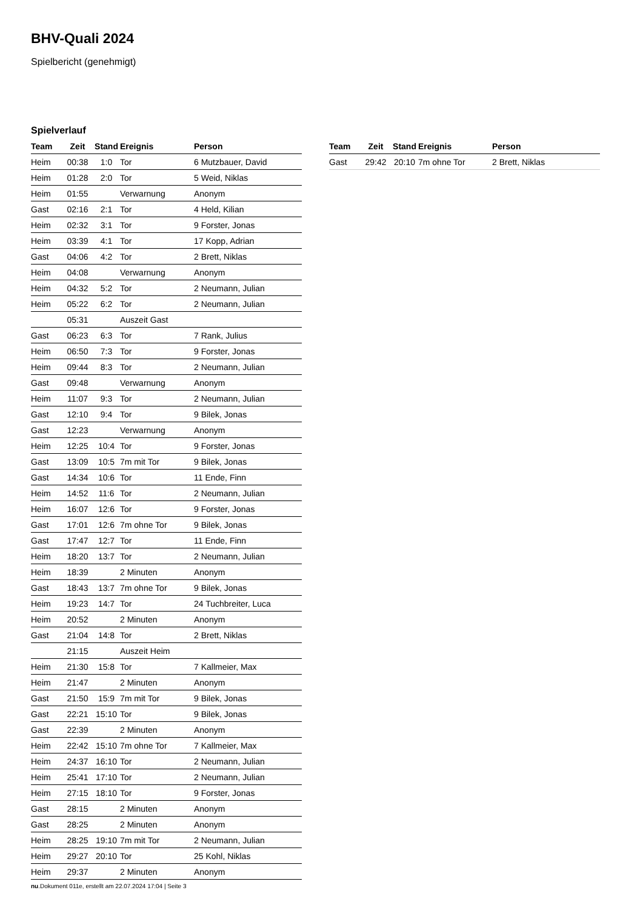BHV-Quali 2024
Spielbericht (genehmigt)
Spielverlauf
| Team | Zeit | Stand | Ereignis | Person |
| --- | --- | --- | --- | --- |
| Heim | 00:38 | 1:0 | Tor | 6 Mutzbauer, David |
| Heim | 01:28 | 2:0 | Tor | 5 Weid, Niklas |
| Heim | 01:55 | | Verwarnung | Anonym |
| Gast | 02:16 | 2:1 | Tor | 4 Held, Kilian |
| Heim | 02:32 | 3:1 | Tor | 9 Forster, Jonas |
| Heim | 03:39 | 4:1 | Tor | 17 Kopp, Adrian |
| Gast | 04:06 | 4:2 | Tor | 2 Brett, Niklas |
| Heim | 04:08 | | Verwarnung | Anonym |
| Heim | 04:32 | 5:2 | Tor | 2 Neumann, Julian |
| Heim | 05:22 | 6:2 | Tor | 2 Neumann, Julian |
| | 05:31 | | Auszeit Gast | |
| Gast | 06:23 | 6:3 | Tor | 7 Rank, Julius |
| Heim | 06:50 | 7:3 | Tor | 9 Forster, Jonas |
| Heim | 09:44 | 8:3 | Tor | 2 Neumann, Julian |
| Gast | 09:48 | | Verwarnung | Anonym |
| Heim | 11:07 | 9:3 | Tor | 2 Neumann, Julian |
| Gast | 12:10 | 9:4 | Tor | 9 Bilek, Jonas |
| Gast | 12:23 | | Verwarnung | Anonym |
| Heim | 12:25 | 10:4 | Tor | 9 Forster, Jonas |
| Gast | 13:09 | 10:5 | 7m mit Tor | 9 Bilek, Jonas |
| Gast | 14:34 | 10:6 | Tor | 11 Ende, Finn |
| Heim | 14:52 | 11:6 | Tor | 2 Neumann, Julian |
| Heim | 16:07 | 12:6 | Tor | 9 Forster, Jonas |
| Gast | 17:01 | 12:6 | 7m ohne Tor | 9 Bilek, Jonas |
| Gast | 17:47 | 12:7 | Tor | 11 Ende, Finn |
| Heim | 18:20 | 13:7 | Tor | 2 Neumann, Julian |
| Heim | 18:39 | | 2 Minuten | Anonym |
| Gast | 18:43 | 13:7 | 7m ohne Tor | 9 Bilek, Jonas |
| Heim | 19:23 | 14:7 | Tor | 24 Tuchbreiter, Luca |
| Heim | 20:52 | | 2 Minuten | Anonym |
| Gast | 21:04 | 14:8 | Tor | 2 Brett, Niklas |
| | 21:15 | | Auszeit Heim | |
| Heim | 21:30 | 15:8 | Tor | 7 Kallmeier, Max |
| Heim | 21:47 | | 2 Minuten | Anonym |
| Gast | 21:50 | 15:9 | 7m mit Tor | 9 Bilek, Jonas |
| Gast | 22:21 | 15:10 | Tor | 9 Bilek, Jonas |
| Gast | 22:39 | | 2 Minuten | Anonym |
| Heim | 22:42 | 15:10 | 7m ohne Tor | 7 Kallmeier, Max |
| Heim | 24:37 | 16:10 | Tor | 2 Neumann, Julian |
| Heim | 25:41 | 17:10 | Tor | 2 Neumann, Julian |
| Heim | 27:15 | 18:10 | Tor | 9 Forster, Jonas |
| Gast | 28:15 | | 2 Minuten | Anonym |
| Gast | 28:25 | | 2 Minuten | Anonym |
| Heim | 28:25 | 19:10 | 7m mit Tor | 2 Neumann, Julian |
| Heim | 29:27 | 20:10 | Tor | 25 Kohl, Niklas |
| Heim | 29:37 | | 2 Minuten | Anonym |
| Team | Zeit | Stand | Ereignis | Person |
| --- | --- | --- | --- | --- |
| Gast | 29:42 | 20:10 | 7m ohne Tor | 2 Brett, Niklas |
nu.Dokument 011e, erstellt am 22.07.2024 17:04 | Seite 3